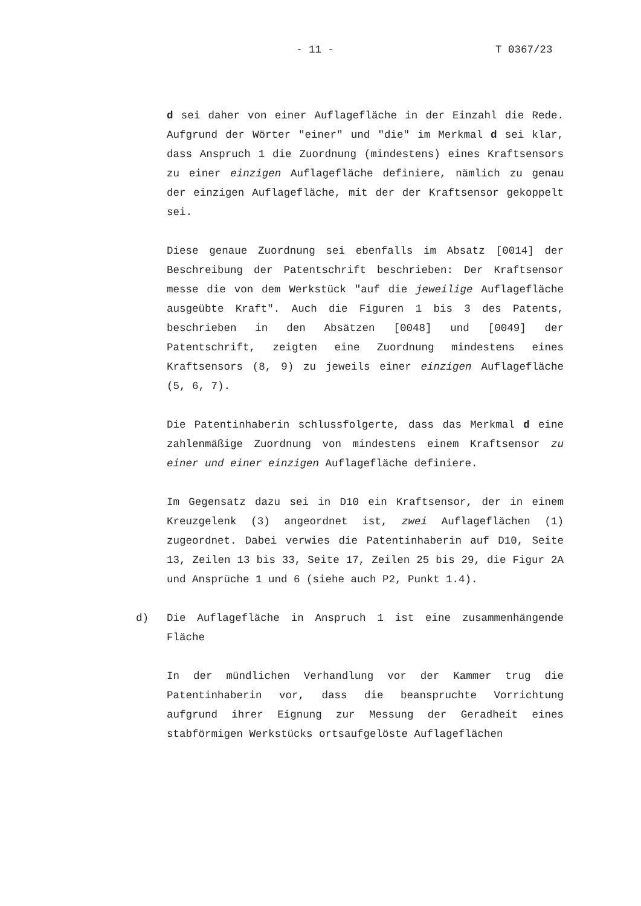- 11 - T 0367/23
d sei daher von einer Auflagefläche in der Einzahl die Rede. Aufgrund der Wörter "einer" und "die" im Merkmal d sei klar, dass Anspruch 1 die Zuordnung (mindestens) eines Kraftsensors zu einer einzigen Auflagefläche definiere, nämlich zu genau der einzigen Auflagefläche, mit der der Kraftsensor gekoppelt sei.
Diese genaue Zuordnung sei ebenfalls im Absatz [0014] der Beschreibung der Patentschrift beschrieben: Der Kraftsensor messe die von dem Werkstück "auf die jeweilige Auflagefläche ausgeübte Kraft". Auch die Figuren 1 bis 3 des Patents, beschrieben in den Absätzen [0048] und [0049] der Patentschrift, zeigten eine Zuordnung mindestens eines Kraftsensors (8, 9) zu jeweils einer einzigen Auflagefläche (5, 6, 7).
Die Patentinhaberin schlussfolgerte, dass das Merkmal d eine zahlenmäßige Zuordnung von mindestens einem Kraftsensor zu einer und einer einzigen Auflagefläche definiere.
Im Gegensatz dazu sei in D10 ein Kraftsensor, der in einem Kreuzgelenk (3) angeordnet ist, zwei Auflageflächen (1) zugeordnet. Dabei verwies die Patentinhaberin auf D10, Seite 13, Zeilen 13 bis 33, Seite 17, Zeilen 25 bis 29, die Figur 2A und Ansprüche 1 und 6 (siehe auch P2, Punkt 1.4).
d) Die Auflagefläche in Anspruch 1 ist eine zusammenhängende Fläche
In der mündlichen Verhandlung vor der Kammer trug die Patentinhaberin vor, dass die beanspruchte Vorrichtung aufgrund ihrer Eignung zur Messung der Geradheit eines stabförmigen Werkstücks ortsaufgelöste Auflageflächen